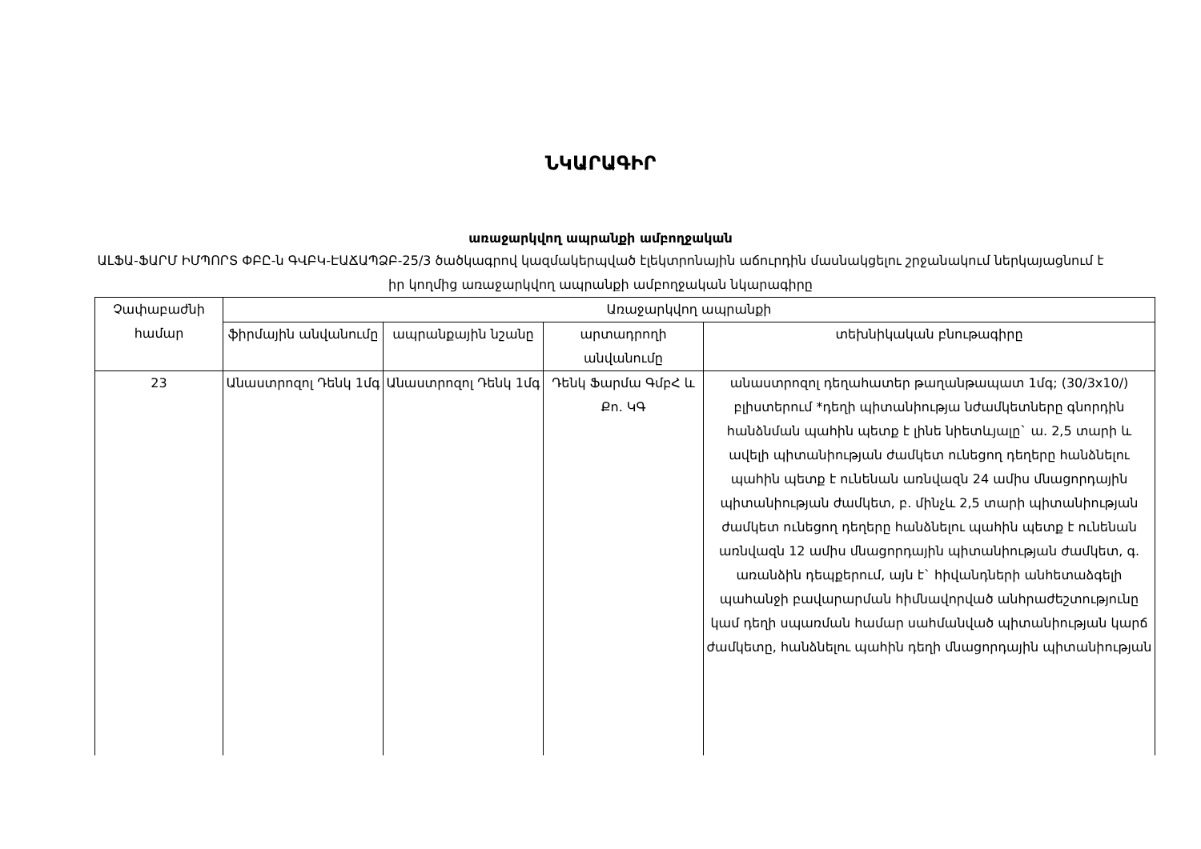ՆԿԱՐԱԳԻՐ
առաջարկվող ապրանքի ամբողջական
ԱԼՖԱ-ՖԱՐՄ ԻՄՊՈՐՏ ՓԲԸ-ն ԳՎԲԿ-ԷԱՃԱՊՁԲ-25/3 ծածկագրով կազմակերպված էլեկտրոնային աճուրդին մասնակցելու շրջանակում ներկայացնում է իր կողմից առաջարկվող ապրանքի ամբողջական նկարագիրը
| Չափաբաժնի համար | Առաջարկվող ապրանքի | | | |
| --- | --- | --- | --- | --- |
| | ֆիրմային անվանումը | ապրանքային նշանը | արտադրողի անվանումը | տեխնիկական բնութագիրը |
| 23 | Անաստրոզոլ Դենկ 1մգ | Անաստրոզոլ Դենկ 1մգ | Դենկ Ֆարմա ԳմբՀ և Քո. ԿԳ | անաստրոզոլ դեղահատեր թաղանթապատ 1մգ; (30/3x10/) բլիստերում *դեղի պիտանիությա նժամկետները գնորդին հանձնման պահին պետք է լինե նիետևյալը` ա. 2,5 տարի և ավելի պիտանիության ժամկետ ունեցող դեղերը հանձնելու պահին պետք է ունենան առնվազն 24 ամիս մնացորդային պիտանիության ժամկետ, բ. մինչև 2,5 տարի պիտանիության ժամկետ ունեցող դեղերը հանձնելու պահին պետք է ունենան առնվազն 12 ամիս մնացորդային պիտանիության ժամկետ, գ. առանձին դեպքերում, այն է` հիվանդների անհետաձգելի պահանջի բավարարման հիմնավորված անհրաժեշտությունը կամ դեղի սպառման համար սահմանված պիտանիության կարճ ժամկետը, հանձնելու պահին դեղի մնացորդային պիտանիության |